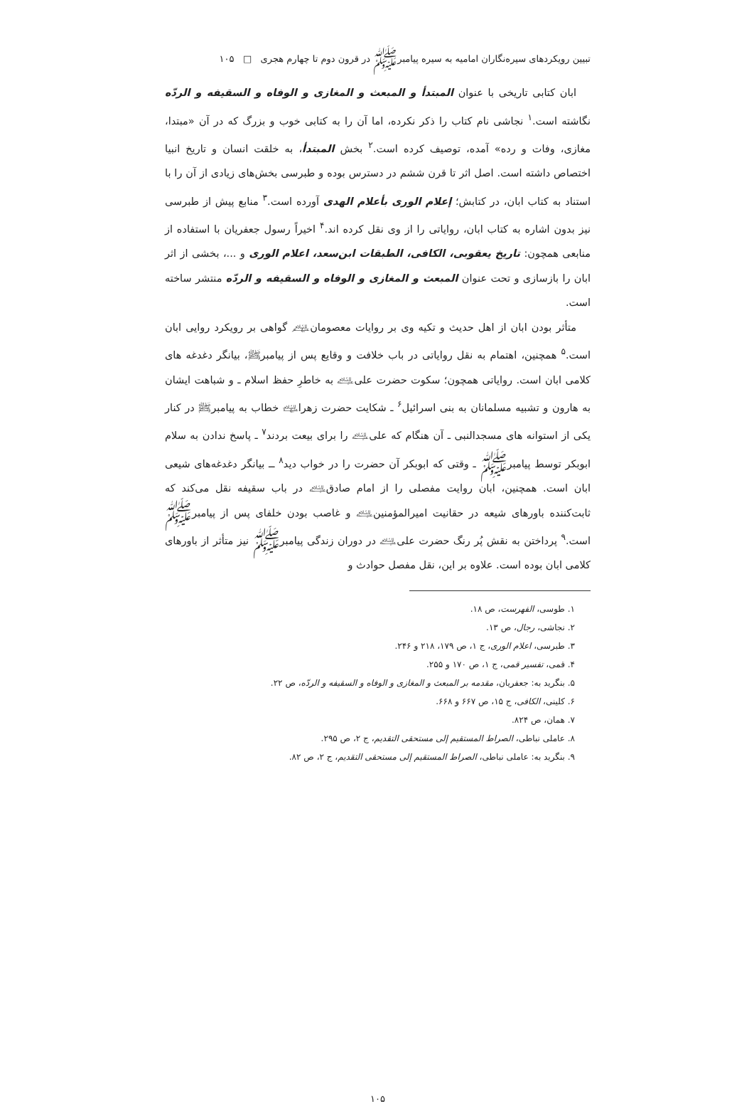تبیین رویکردهای سیره‌نگاران امامیه به سیره پیامبرﷺ در قرون دوم تا چهارم هجری □ ۱۰۵
ابان کتابی تاریخی با عنوان المبتدأ و المبعث و المغازی و الوفاه و السقیفه و الردّه نگاشته است.<sup>۱</sup> نجاشی نام کتاب را ذکر نکرده، اما آن را به کتابی خوب و بزرگ که در آن «مبتدا، مغازی، وفات و رده» آمده، توصیف کرده است.<sup>۲</sup> بخش المبتدأ، به خلقت انسان و تاریخ انبیا اختصاص داشته است. اصل اثر تا قرن ششم در دسترس بوده و طبرسی بخش‌های زیادی از آن را با استناد به کتاب ابان، در کتابش؛ إعلام الوری بأعلام الهدی آورده است.<sup>۳</sup> منابع پیش از طبرسی نیز بدون اشاره به کتاب ابان، روایاتی را از وی نقل کرده اند.<sup>۴</sup> اخیراً رسول جعفریان با استفاده از منابعی همچون: تاریخ یعقوبی، الکافی، الطبقات ابن‌سعد، اعلام الوری و ...، بخشی از اثر ابان را بازسازی و تحت عنوان المبعث و المغازی و الوفاه و السقیفه و الردّه منتشر ساخته است.
متأثر بودن ابان از اهل حدیث و تکیه وی بر روایات معصومان﵈ گواهی بر رویکرد روایی ابان است.<sup>۵</sup> همچنین، اهتمام به نقل روایاتی در باب خلافت و وقایع پس از پیامبرﷺ، بیانگر دغدغه های کلامی ابان است. روایاتی همچون؛ سکوت حضرت علی﵇ به خاطرِ حفظ اسلام ـ و شباهت ایشان به هارون و تشبیه مسلمانان به بنی اسرائیل<sup>۶</sup> ـ شکایت حضرت زهرا﵍ خطاب به پیامبرﷺ در کنار یکی از استوانه های مسجدالنبی ـ آن هنگام که علی﵇ را برای بیعت بردند<sup>۷</sup> ـ پاسخ ندادن به سلام ابوبکر توسط پیامبرﷺ ـ وقتی که ابوبکر آن حضرت را در خواب دید<sup>۸</sup> ــ بیانگر دغدغه‌های شیعی ابان است. همچنین، ابان روایت مفصلی را از امام صادق﵇ در باب سقیفه نقل می‌کند که ثابت‌کننده باورهای شیعه در حقانیت امیرالمؤمنین﵇ و غاصب بودن خلفای پس از پیامبرﷺ است.<sup>۹</sup> پرداختن به نقش پُر رنگ حضرت علی﵇ در دوران زندگی پیامبرﷺ نیز متأثر از باورهای کلامی ابان بوده است. علاوه بر این، نقل مفصل حوادث و
۱. طوسی، الفهرست، ص ۱۸.
۲. نجاشی، رجال، ص ۱۳.
۳. طبرسی، اعلام الوری، ج ۱، ص ۱۷۹، ۲۱۸ و ۲۴۶.
۴. قمی، تفسیر قمی، ج ۱، ص ۱۷۰ و ۲۵۵.
۵. بنگرید به: جعفریان، مقدمه بر المبعث و المغازی و الوفاه و السقیفه و الردّه، ص ۲۲.
۶. کلینی، الکافی، ج ۱۵، ص ۶۶۷ و ۶۶۸.
۷. همان، ص ۸۲۴.
۸. عاملی نباطی، الصراط المستقیم إلی مستحقی التقدیم، ج ۲، ص ۲۹۵.
۹. بنگرید به: عاملی نباطی، الصراط المستقیم إلی مستحقی التقدیم، ج ۲، ص ۸۲.
۱۰۵